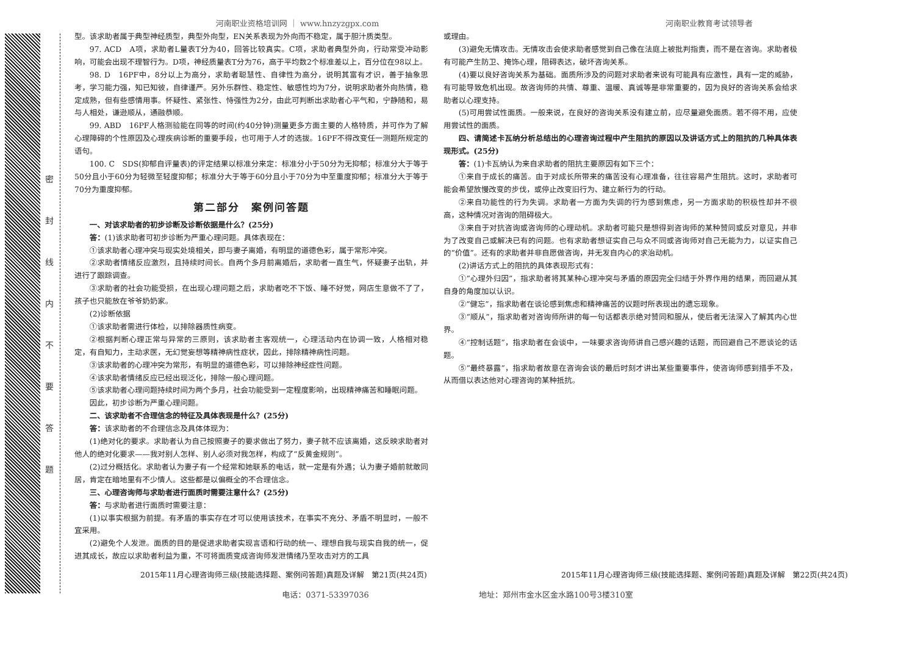河南职业资格培训网 ｜ www.hnzyzgpx.com
河南职业教育考试领导者
密
封
线
内
不
要
答
题
型。该求助者属于典型神经质型，典型外向型，EN关系表现为外向而不稳定，属于胆汁质类型。
97. ACD　A项，求助者L量表T分为40，回答比较真实。C项，求助者典型外向，行动常受冲动影响，可能会出现不理智行为。D项，神经质量表T分为76，高于平均数2个标准差以上，百分位在98以上。
98. D　16PF中，8分以上为高分，求助者聪慧性、自律性为高分，说明其富有才识，善于抽象思考，学习能力强，知已知彼，自律谨严。另外乐群性、稳定性、敏感性均为7分，说明求助者外向热情，稳定成熟，但有些感情用事。怀疑性、紧张性、恃强性为2分，由此可判断出求助者心平气和，宁静随和，易与人相处，谦逊顺从，通融恭顺。
99. ABD　16PF人格测验能在同等的时间(约40分钟)测量更多方面主要的人格特质，并可作为了解心理障碍的个性原因及心理疾病诊断的重要手段，也可用于人才的选拔。16PF不得改变任一测题所规定的语句。
100. C　SDS(抑郁自评量表)的评定结果以标准分来定：标准分小于50分为无抑郁；标准分大于等于50分且小于60分为轻微至轻度抑郁；标准分大于等于60分且小于70分为中至重度抑郁；标准分大于等于70分为重度抑郁。
第二部分　案例问答题
一、对该求助者的初步诊断及诊断依据是什么？(25分)
答：(1)该求助者可初步诊断为严重心理问题。具体表现在：
①该求助者心理冲突与现实处境相关，即与妻子离婚，有明显的道德色彩，属于常形冲突。
②求助者情绪反应激烈，且持续时间长。自两个多月前离婚后，求助者一直生气，怀疑妻子出轨，并进行了跟踪调查。
③求助者的社会功能受损，在出现心理问题之后，求助者吃不下饭、睡不好觉，网店生意做不了了，孩子也只能放在爷爷奶奶家。
(2)诊断依据
①该求助者需进行体检，以排除器质性病变。
②根据判断心理正常与异常的三原则，该求助者主客观统一，心理活动内在协调一致，人格相对稳定，有自知力，主动求医，无幻觉妄想等精神病性症状，因此，排除精神病性问题。
③该求助者的心理冲突为常形，有明显的道德色彩，可以排除神经症性问题。
④该求助者情绪反应已经出现泛化，排除一般心理问题。
⑤该求助者心理问题持续时间为两个多月，社会功能受到一定程度影响，出现精神痛苦和睡眠问题。
因此，初步诊断为严重心理问题。
二、该求助者不合理信念的特征及具体表现是什么？(25分)
答：该求助者的不合理信念及具体体现为：
(1)绝对化的要求。求助者认为自己按照妻子的要求做出了努力，妻子就不应该离婚，这反映求助者对他人的绝对化要求——我对别人怎样、别人必须对我怎样，构成了“反黄金规则”。
(2)过分概括化。求助者认为妻子有一个经常和她联系的电话，就一定是有外遇；认为妻子婚前就敢同居，肯定在暗地里有不少情人。这些都是以偏概全的不合理信念。
三、心理咨询师与求助者进行面质时需要注意什么？(25分)
答：与求助者进行面质时需要注意：
(1)以事实根据为前提。有矛盾的事实存在才可以使用该技术，在事实不充分、矛盾不明显时，一般不宜采用。
(2)避免个人发泄。面质的目的是促进求助者实现言语和行动的统一、理想自我与现实自我的统一，促进其成长，故应以求助者利益为重，不可将面质变成咨询师发泄情绪乃至攻击对方的工具
或理由。
(3)避免无情攻击。无情攻击会使求助者感觉到自己像在法庭上被批判指责，而不是在咨询。求助者极有可能产生防卫、掩饰心理，阻碍表达，破坏咨询关系。
(4)要以良好咨询关系为基础。面质所涉及的问题对求助者来说有可能具有应激性，具有一定的威胁，有可能导致危机出现。故咨询师的共情、尊重、温暖、真诚等是非常重要的，因为良好的咨询关系会给求助者以心理支持。
(5)可用尝试性面质。一般来说，在良好的咨询关系没有建立前，应尽量避免面质。若不得不用，应使用尝试性的面质。
四、请简述卡瓦纳分析总结出的心理咨询过程中产生阻抗的原因以及讲话方式上的阻抗的几种具体表现形式。(25分)
答：(1)卡瓦纳认为来自求助者的阻抗主要原因有如下三个：
①来自于成长的痛苦。由于对成长所带来的痛苦没有心理准备，往往容易产生阻抗。这时，求助者可能会希望放慢改变的步伐，或停止改变旧行为、建立新行为的行动。
②来自功能性的行为失调。求助者一方面为失调的行为感到焦虑，另一方面求助的积极性却并不很高，这种情况对咨询的阻碍极大。
③来自于对抗咨询或咨询师的心理动机。求助者可能只是想得到咨询师的某种赞同或反对意见，并非为了改变自己或解决已有的问题。也有求助者想证实自己与众不同或咨询师对自己无能为力，以证实自己的“价值”。还有的求助者并非自愿做咨询，并无发自内心的求治动机。
(2)讲话方式上的阻抗的具体表现形式有：
①“心理外归因”，指求助者将其某种心理冲突与矛盾的原因完全归结于外界作用的结果，而回避从其自身的角度加以认识。
②“健忘”，指求助者在谈论感到焦虑和精神痛苦的议题时所表现出的遗忘现象。
③“顺从”，指求助者对咨询师所讲的每一句话都表示绝对赞同和服从，使后者无法深入了解其内心世界。
④“控制话题”，指求助者在会谈中，一味要求咨询师讲自己感兴趣的话题，而回避自己不愿谈论的话题。
⑤“最终暴露”，指求助者故意在咨询会谈的最后时刻才讲出某些重要事件，使咨询师感到措手不及，从而借以表达他对心理咨询的某种抵抗。
2015年11月心理咨询师三级(技能选择题、案例问答题)真题及详解　第21页(共24页)
2015年11月心理咨询师三级(技能选择题、案例问答题)真题及详解　第22页(共24页)
电话：0371-53397036 地址：郑州市金水区金水路100号3楼310室